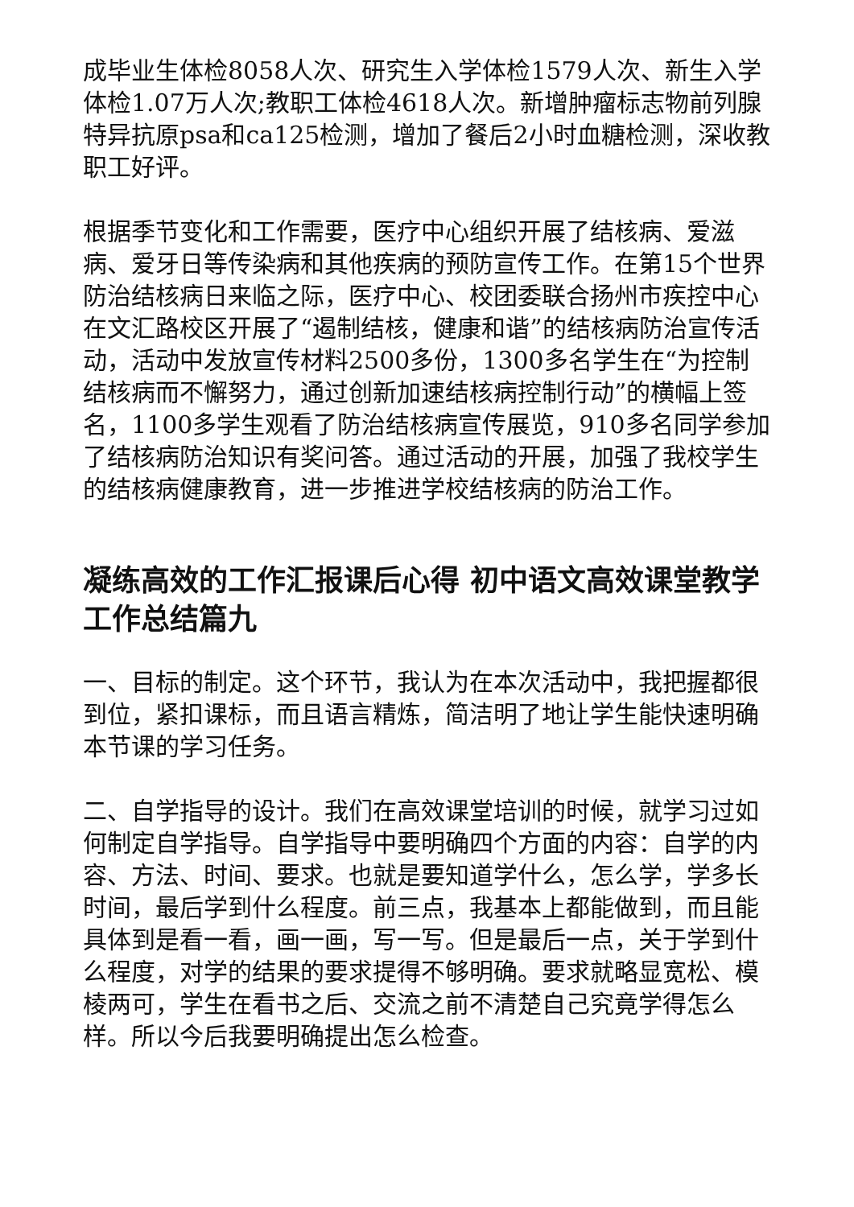成毕业生体检8058人次、研究生入学体检1579人次、新生入学体检1.07万人次;教职工体检4618人次。新增肿瘤标志物前列腺特异抗原psa和ca125检测，增加了餐后2小时血糖检测，深收教职工好评。
根据季节变化和工作需要，医疗中心组织开展了结核病、爱滋病、爱牙日等传染病和其他疾病的预防宣传工作。在第15个世界防治结核病日来临之际，医疗中心、校团委联合扬州市疾控中心在文汇路校区开展了“遏制结核，健康和谐”的结核病防治宣传活动，活动中发放宣传材料2500多份，1300多名学生在“为控制结核病而不懈努力，通过创新加速结核病控制行动”的横幅上签名，1100多学生观看了防治结核病宣传展览，910多名同学参加了结核病防治知识有奖问答。通过活动的开展，加强了我校学生的结核病健康教育，进一步推进学校结核病的防治工作。
凝练高效的工作汇报课后心得 初中语文高效课堂教学工作总结篇九
一、目标的制定。这个环节，我认为在本次活动中，我把握都很到位，紧扣课标，而且语言精炼，简洁明了地让学生能快速明确本节课的学习任务。
二、自学指导的设计。我们在高效课堂培训的时候，就学习过如何制定自学指导。自学指导中要明确四个方面的内容：自学的内容、方法、时间、要求。也就是要知道学什么，怎么学，学多长时间，最后学到什么程度。前三点，我基本上都能做到，而且能具体到是看一看，画一画，写一写。但是最后一点，关于学到什么程度，对学的结果的要求提得不够明确。要求就略显宽松、模棱两可，学生在看书之后、交流之前不清楚自己究竟学得怎么样。所以今后我要明确提出怎么检查。